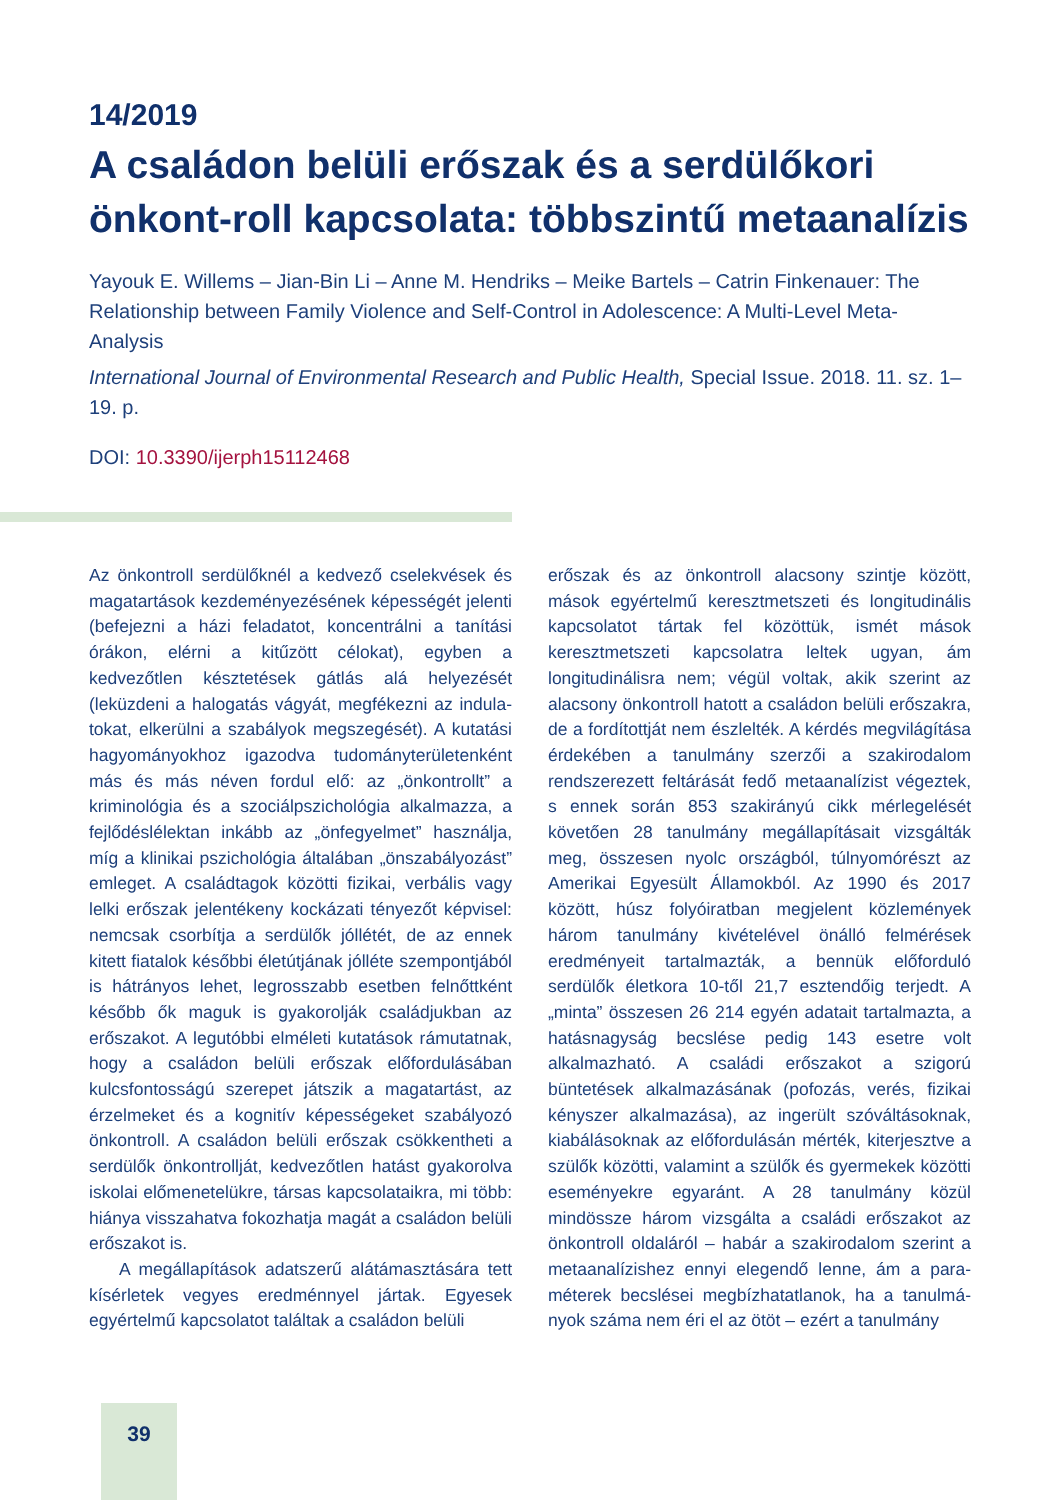14/2019
A családon belüli erőszak és a serdülőkori önkont-roll kapcsolata: többszintű metaanalízis
Yayouk E. Willems – Jian-Bin Li – Anne M. Hendriks – Meike Bartels – Catrin Finkenauer: The Relationship between Family Violence and Self-Control in Adolescence: A Multi-Level Meta-Analysis
International Journal of Environmental Research and Public Health, Special Issue. 2018. 11. sz. 1–19. p.
DOI: 10.3390/ijerph15112468
Az önkontroll serdülőknél a kedvező cselekvések és magatartások kezdeményezésének képességét jelenti (befejezni a házi feladatot, koncentrálni a tanítási órákon, elérni a kitűzött célokat), egyben a kedvezőtlen késztetések gátlás alá helyezését (leküzdeni a halogatás vágyát, megfékezni az indula­tokat, elkerülni a szabályok megszegését). A kutatá­si hagyományokhoz igazodva tudományterületen­ként más és más néven fordul elő: az „önkontrollt” a kriminológia és a szociálpszichológia alkalmazza, a fejlődéslélektan inkább az „önfegyelmet” hasz­nálja, míg a klinikai pszichológia általában „önsza­bályozást” emleget. A családtagok közötti fizikai, verbális vagy lelki erőszak jelentékeny kockázati tényezőt képvisel: nemcsak csorbítja a serdülők jóllétét, de az ennek kitett fiatalok későbbi életút­jának jólléte szempontjából is hátrányos lehet, legrosszabb esetben felnőttként később ők maguk is gyakorolják családjukban az erőszakot. A legutóbbi elméleti kutatások rámutatnak, hogy a családon belüli erőszak előfordulásában kulcsfontosságú szerepet játszik a magatartást, az érzelmeket és a kognitív képességeket szabályozó önkontroll. A családon belüli erőszak csökkentheti a serdülők önkontrollját, kedvezőtlen hatást gyakorolva iskolai előmenetelükre, társas kapcsolataikra, mi több: hiánya visszahatva fokozhatja magát a családon belüli erőszakot is.
A megállapítások adatszerű alátámasztására tett kísérletek vegyes eredménnyel jártak. Egyesek egyértelmű kapcsolatot találtak a családon belüli
erőszak és az önkontroll alacsony szintje között, mások egyértelmű keresztmetszeti és longitudinális kapcsolatot tártak fel közöttük, ismét mások keresztmetszeti kapcsolatra leltek ugyan, ám longitudinálisra nem; végül voltak, akik szerint az alacsony önkontroll hatott a családon belüli erőszakra, de a fordítottját nem észlelték. A kérdés megvilágítása érdekében a tanulmány szerzői a szakirodalom rendszerezett feltárását fedő metaanalízist végeztek, s ennek során 853 szak­irányú cikk mérlegelését követően 28 tanulmány megállapításait vizsgálták meg, összesen nyolc országból, túlnyomórészt az Amerikai Egyesült Államokból. Az 1990 és 2017 között, húsz folyó­iratban megjelent közlemények három tanulmány kivételével önálló felmérések eredményeit tartal­mazták, a bennük előforduló serdülők életkora 10-től 21,7 esztendőig terjedt. A „minta” összesen 26 214 egyén adatait tartalmazta, a hatásnagyság becslése pedig 143 esetre volt alkalmazható. A családi erőszakot a szigorú büntetések alkalmazá­sának (pofozás, verés, fizikai kényszer alkalmazása), az ingerült szóváltásoknak, kiabálásoknak az elő­fordulásán mérték, kiterjesztve a szülők közötti, valamint a szülők és gyermekek közötti esemé­nyekre egyaránt. A 28 tanulmány közül mindössze három vizsgálta a családi erőszakot az önkont­roll oldaláról – habár a szakirodalom szerint a metaanalízishez ennyi elegendő lenne, ám a para­méterek becslései megbízhatatlanok, ha a tanulmá­nyok száma nem éri el az ötöt – ezért a tanulmány
39